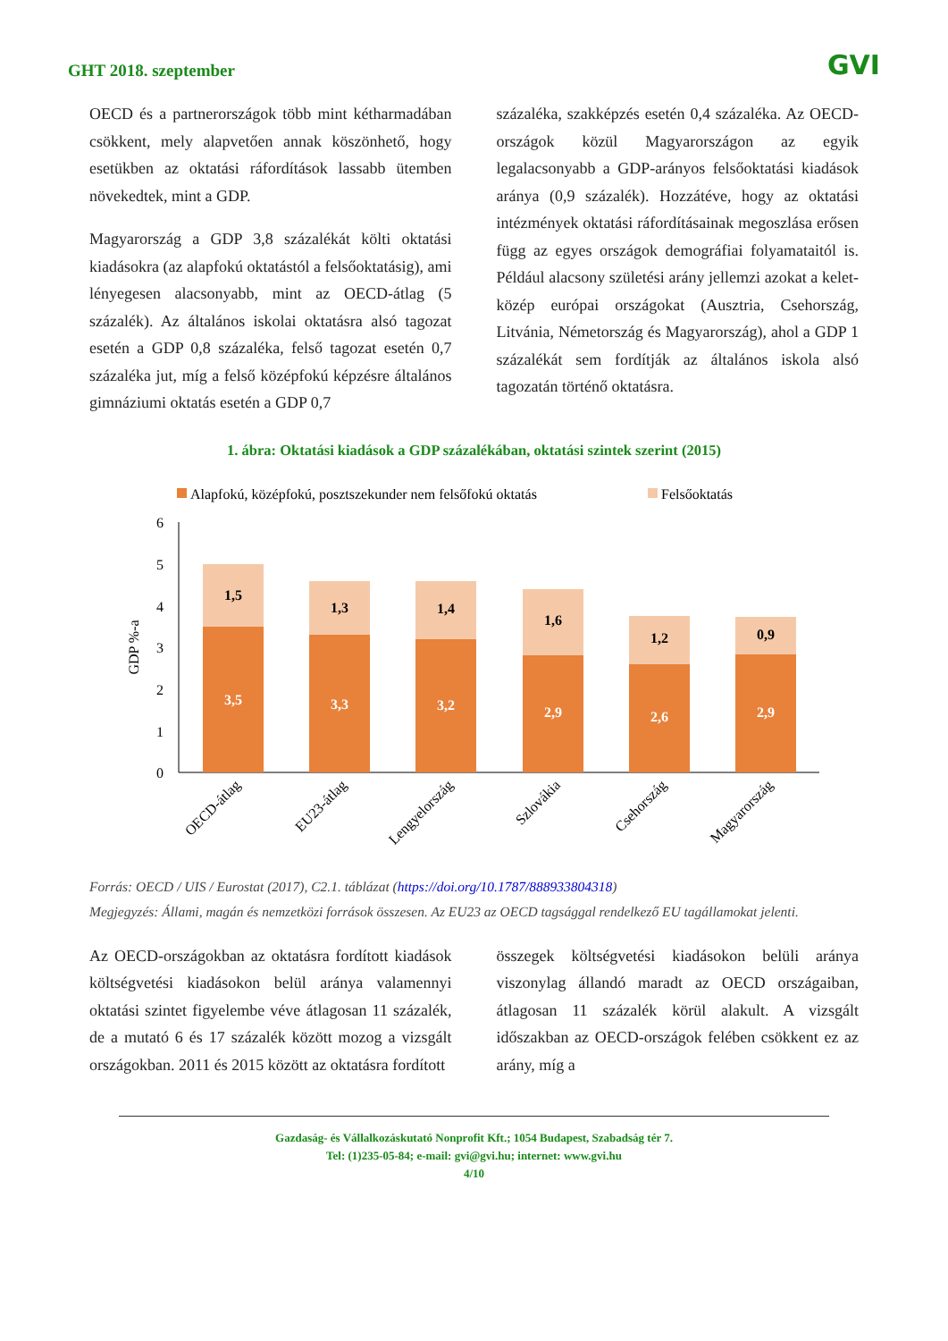GHT 2018. szeptember GVI
OECD és a partnerországok több mint kétharmadában csökkent, mely alapvetően annak köszönhető, hogy esetükben az oktatási ráfordítások lassabb ütemben növekedtek, mint a GDP.
Magyarország a GDP 3,8 százalékát költi oktatási kiadásokra (az alapfokú oktatástól a felsőoktatásig), ami lényegesen alacsonyabb, mint az OECD-átlag (5 százalék). Az általános iskolai oktatásra alsó tagozat esetén a GDP 0,8 százaléka, felső tagozat esetén 0,7 százaléka jut, míg a felső középfokú képzésre általános gimnáziumi oktatás esetén a GDP 0,7
százaléka, szakképzés esetén 0,4 százaléka. Az OECD-országok közül Magyarországon az egyik legalacsonyabb a GDP-arányos felsőoktatási kiadások aránya (0,9 százalék). Hozzátéve, hogy az oktatási intézmények oktatási ráfordításainak megoszlása erősen függ az egyes országok demográfiai folyamataitól is. Például alacsony születési arány jellemzi azokat a kelet-közép európai országokat (Ausztria, Csehország, Litvánia, Németország és Magyarország), ahol a GDP 1 százalékát sem fordítják az általános iskola alsó tagozatán történő oktatásra.
1. ábra: Oktatási kiadások a GDP százalékában, oktatási szintek szerint (2015)
Alapfokú, középfokú, posztszekunder nem felsőfokú oktatás
Felsőoktatás
6
5
4
3
2
1
0
GDP %-a
1,5
3,5
1,3
3,3
1,4
3,2
1,6
2,9
1,2
2,6
0,9
2,9
OECD-átlag
EU23-átlag
Lengyelország
Szlovákia
Csehország
Magyarország
Forrás: OECD / UIS / Eurostat (2017), C2.1. táblázat (https://doi.org/10.1787/888933804318)
Megjegyzés: Állami, magán és nemzetközi források összesen. Az EU23 az OECD tagsággal rendelkező EU tagállamokat jelenti.
Az OECD-országokban az oktatásra fordított kiadások költségvetési kiadásokon belül aránya valamennyi oktatási szintet figyelembe véve átlagosan 11 százalék, de a mutató 6 és 17 százalék között mozog a vizsgált országokban. 2011 és 2015 között az oktatásra fordított
összegek költségvetési kiadásokon belüli aránya viszonylag állandó maradt az OECD országaiban, átlagosan 11 százalék körül alakult. A vizsgált időszakban az OECD-országok felében csökkent ez az arány, míg a
Gazdaság- és Vállalkozáskutató Nonprofit Kft.; 1054 Budapest, Szabadság tér 7.
Tel: (1)235-05-84; e-mail: gvi@gvi.hu; internet: www.gvi.hu
4/10